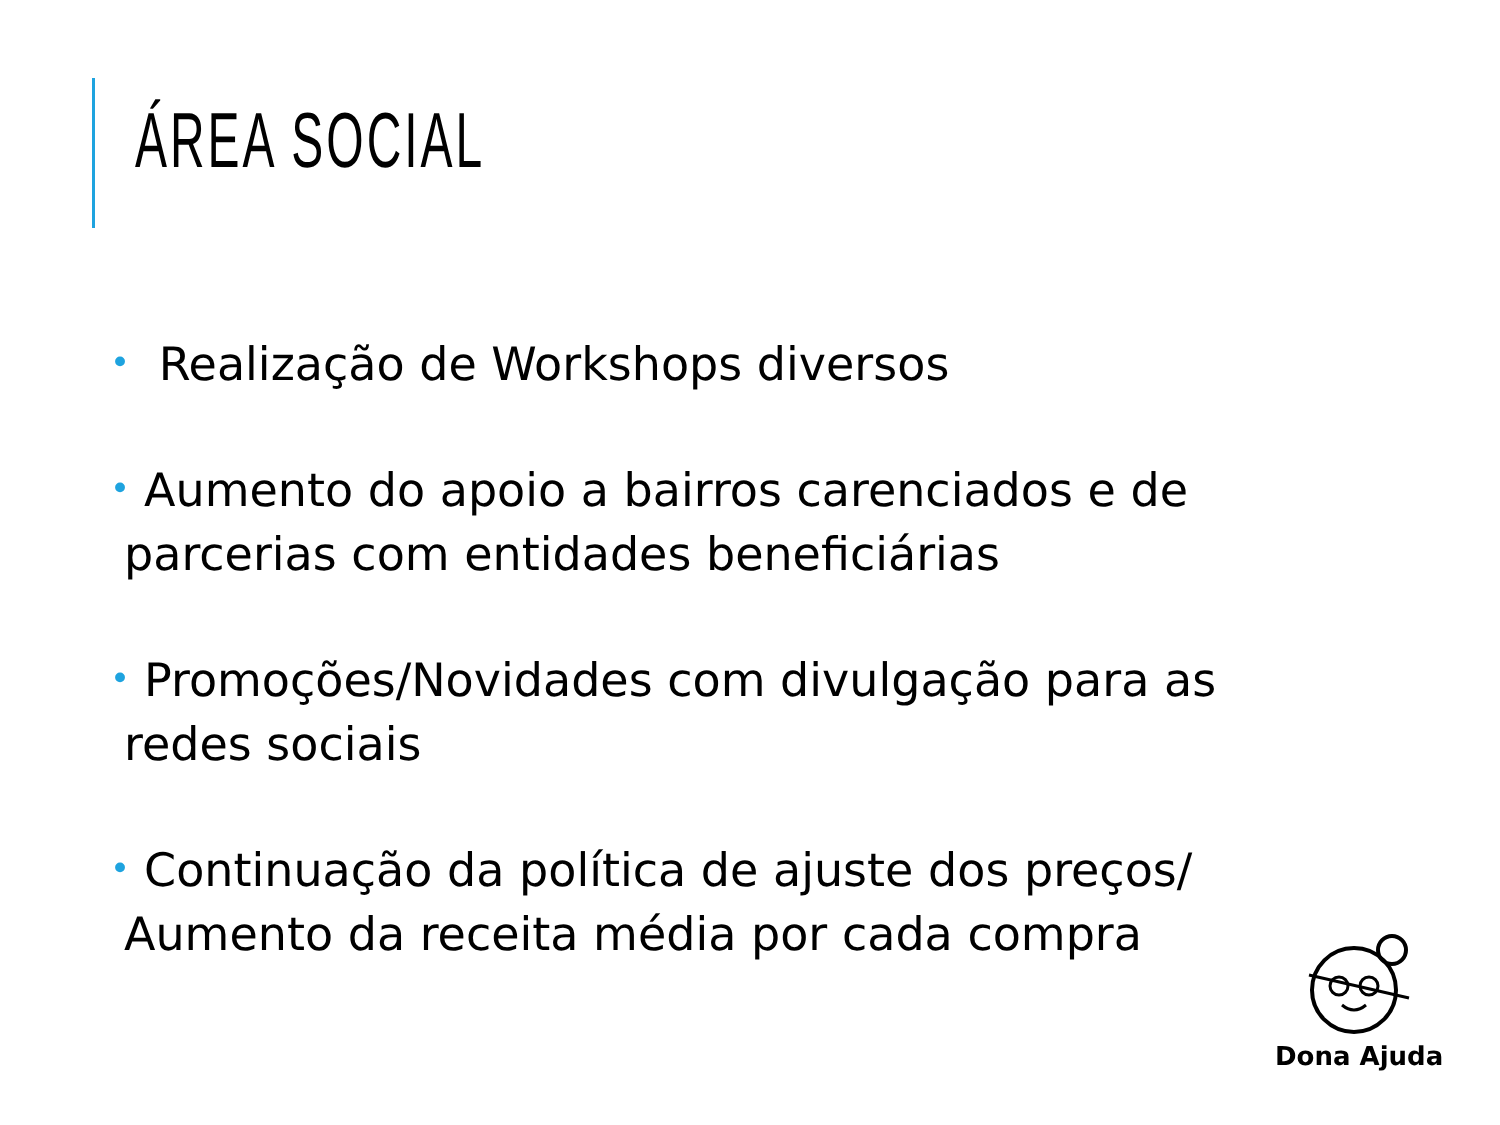ÁREA SOCIAL
• Realização de Workshops diversos
• Aumento do apoio a bairros carenciados e de parcerias com entidades beneficiárias
• Promoções/Novidades com divulgação para as redes sociais
• Continuação da política de ajuste dos preços/ Aumento da receita média por cada compra
Dona Ajuda